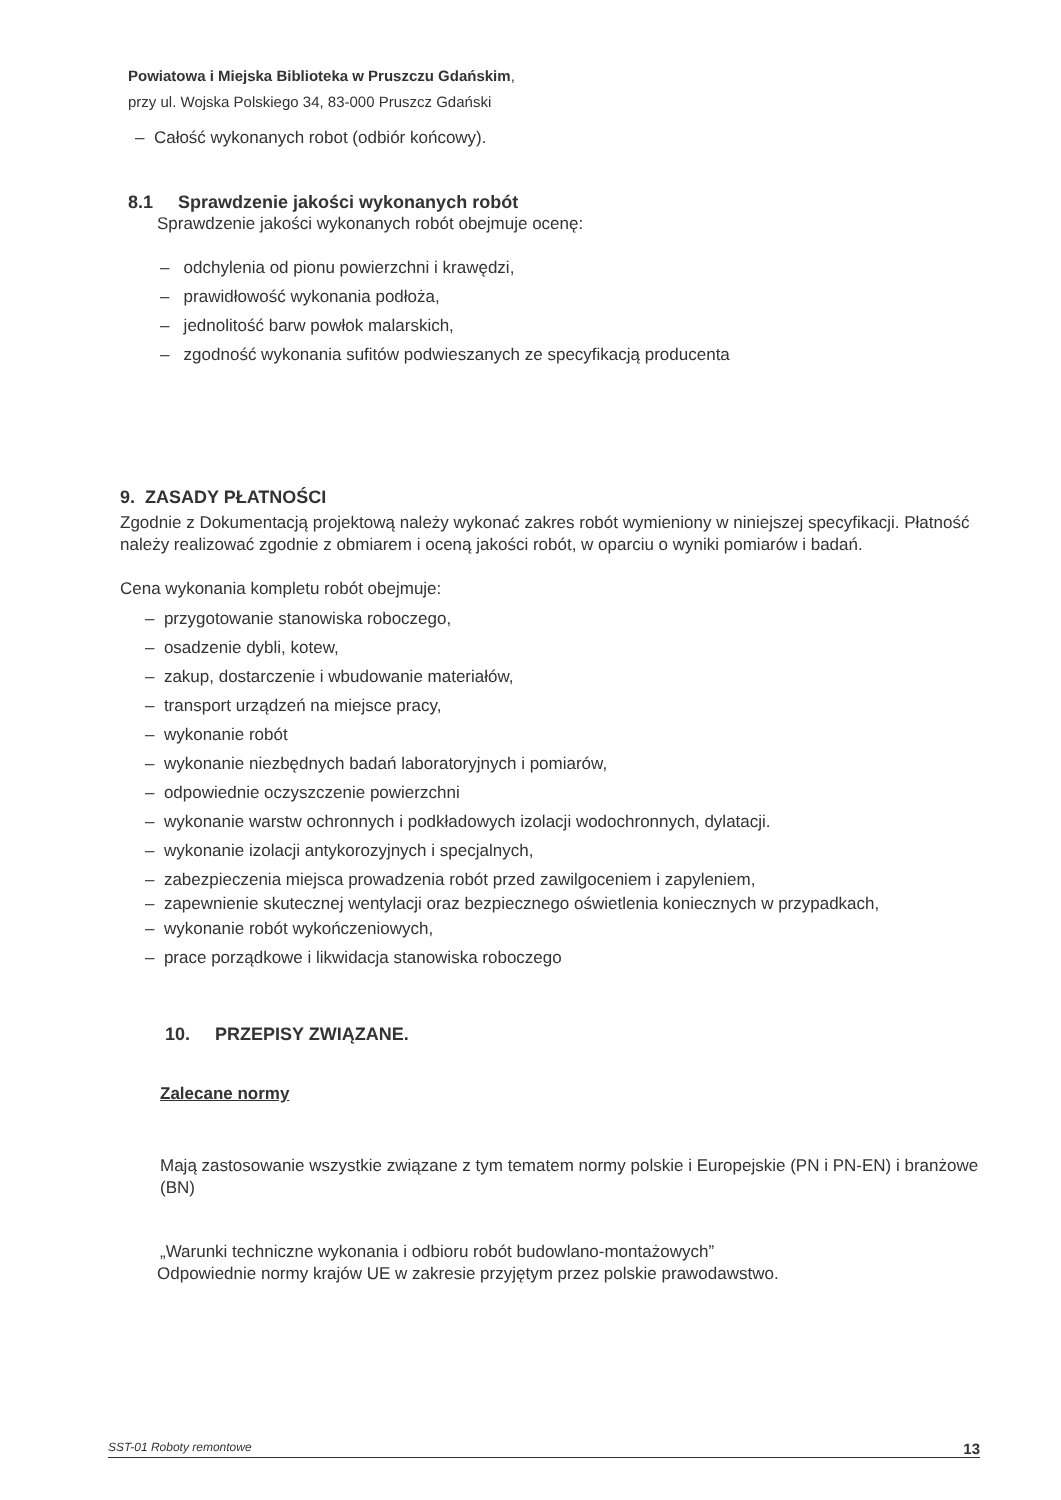Powiatowa i Miejska Biblioteka w Pruszczu Gdańskim,
przy ul. Wojska Polskiego 34, 83-000 Pruszcz Gdański
– Całość wykonanych robot (odbiór końcowy).
8.1 Sprawdzenie jakości wykonanych robót
Sprawdzenie jakości wykonanych robót obejmuje ocenę:
– odchylenia od pionu powierzchni i krawędzi,
– prawidłowość wykonania podłoża,
– jednolitość barw powłok malarskich,
– zgodność wykonania sufitów podwieszanych ze specyfikacją producenta
9. ZASADY PŁATNOŚCI
Zgodnie z Dokumentacją projektową należy wykonać zakres robót wymieniony w niniejszej specyfikacji. Płatność należy realizować zgodnie z obmiarem i oceną jakości robót, w oparciu o wyniki pomiarów i badań.
Cena wykonania kompletu robót obejmuje:
– przygotowanie stanowiska roboczego,
– osadzenie dybli, kotew,
– zakup, dostarczenie i wbudowanie materiałów,
– transport urządzeń na miejsce pracy,
– wykonanie robót
– wykonanie niezbędnych badań laboratoryjnych i pomiarów,
– odpowiednie oczyszczenie powierzchni
– wykonanie warstw ochronnych i podkładowych izolacji wodochronnych, dylatacji.
– wykonanie izolacji antykorozyjnych i specjalnych,
– zabezpieczenia miejsca prowadzenia robót przed zawilgoceniem i zapyleniem,
– zapewnienie skutecznej wentylacji oraz bezpiecznego oświetlenia koniecznych w przypadkach,
– wykonanie robót wykończeniowych,
– prace porządkowe i likwidacja stanowiska roboczego
10. PRZEPISY ZWIĄZANE.
Zalecane normy
Mają zastosowanie wszystkie związane z tym tematem normy polskie i Europejskie (PN i PN-EN) i branżowe (BN)
„Warunki techniczne wykonania i odbioru robót budowlano-montażowych”
Odpowiednie normy krajów UE w zakresie przyjętym przez polskie prawodawstwo.
SST-01 Roboty remontowe 13